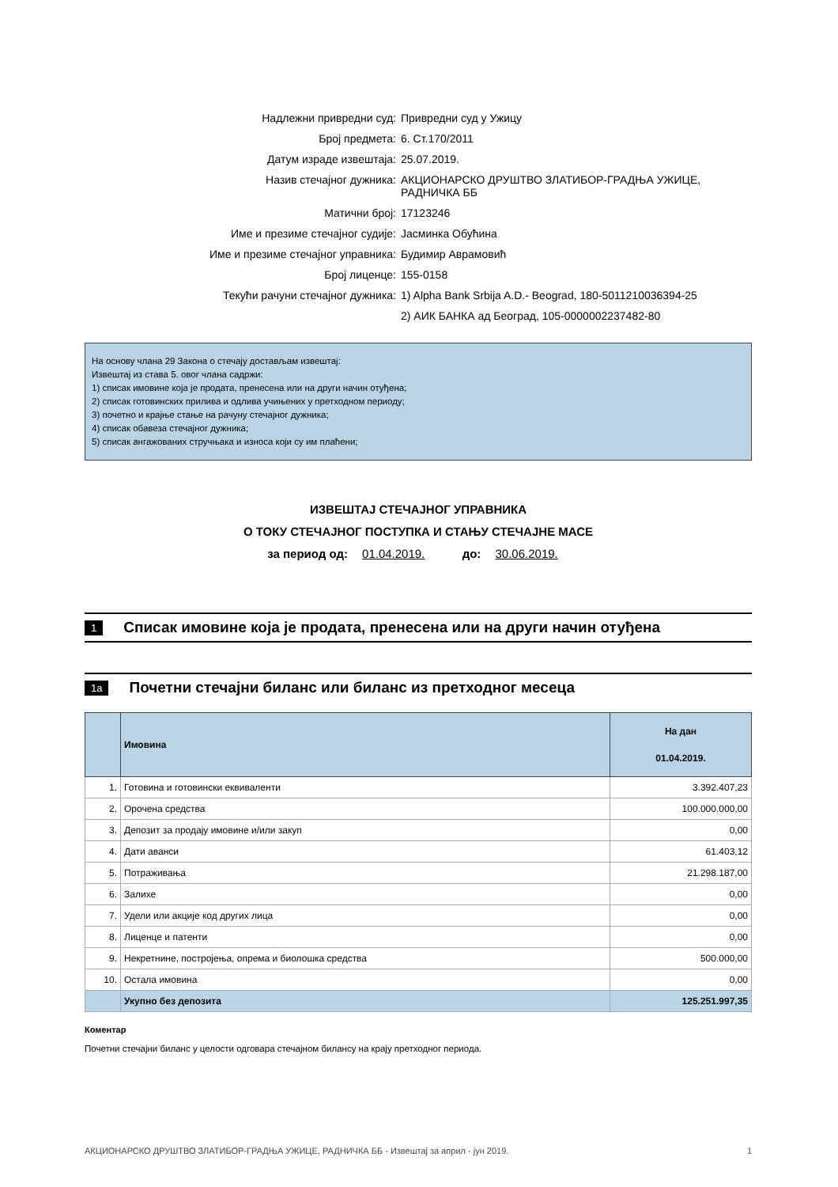| Надлежни привредни суд: | Привредни суд у Ужицу |
| Број предмета: | 6. Ст.170/2011 |
| Датум израде извештаја: | 25.07.2019. |
| Назив стечајног дужника: | АКЦИОНАРСКО ДРУШТВО ЗЛАТИБОР-ГРАДЊА УЖИЦЕ, РАДНИЧКА ББ |
| Матични број: | 17123246 |
| Име и презиме стечајног судије: | Јасминка Обућина |
| Име и презиме стечајног управника: | Будимир Аврамовић |
| Број лиценце: | 155-0158 |
| Текући рачуни стечајног дужника: | 1) Alpha Bank Srbija A.D.- Beograd, 180-5011210036394-25 |
| | 2) АИК БАНКА ад Београд, 105-0000002237482-80 |
На основу члана 29 Закона о стечају достављам извештај:
Извештај из става 5. овог члана садржи:
1) списак имовине која је продата, пренесена или на други начин отуђена;
2) списак готовинских прилива и одлива учињених у претходном периоду;
3) почетно и крајње стање на рачуну стечајног дужника;
4) списак обавеза стечајног дужника;
5) списак ангажованих стручњака и износа који су им плаћени;
ИЗВЕШТАЈ СТЕЧАЈНОГ УПРАВНИКА
О ТОКУ СТЕЧАЈНОГ ПОСТУПКА И СТАЊУ СТЕЧАЈНЕ МАСЕ
за период од: 01.04.2019. до: 30.06.2019.
1 Списак имовине која је продата, пренесена или на други начин отуђена
1a Почетни стечајни биланс или биланс из претходног месеца
| | Имовина | На дан 01.04.2019. |
| --- | --- | --- |
| 1. | Готовина и готовински еквиваленти | 3.392.407,23 |
| 2. | Орочена средства | 100.000.000,00 |
| 3. | Депозит за продају имовине и/или закуп | 0,00 |
| 4. | Дати аванси | 61.403,12 |
| 5. | Потраживања | 21.298.187,00 |
| 6. | Залихе | 0,00 |
| 7. | Удели или акције код других лица | 0,00 |
| 8. | Лиценце и патенти | 0,00 |
| 9. | Некретнине, постројења, опрема и биолошка средства | 500.000,00 |
| 10. | Остала имовина | 0,00 |
| | Укупно без депозита | 125.251.997,35 |
Коментар
Почетни стечајни биланс у целости одговара стечајном билансу на крају претходног периода.
АКЦИОНАРСКО ДРУШТВО ЗЛАТИБОР-ГРАДЊА УЖИЦЕ, РАДНИЧКА ББ - Извештај за април - јун 2019. 1